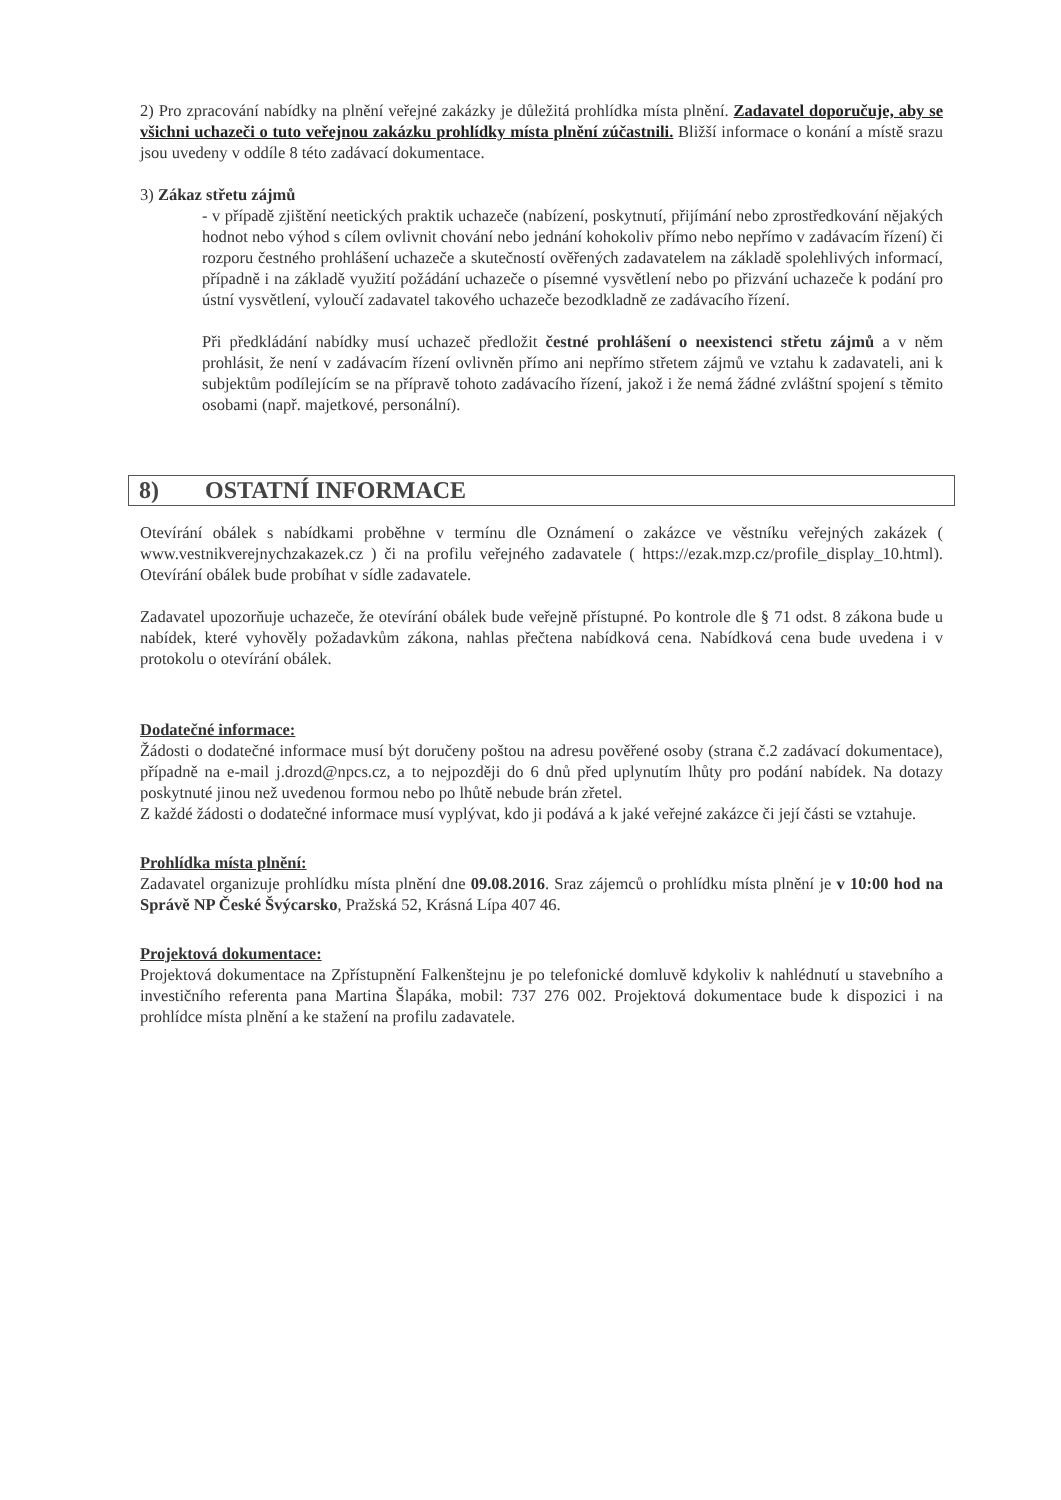2) Pro zpracování nabídky na plnění veřejné zakázky je důležitá prohlídka místa plnění. Zadavatel doporučuje, aby se všichni uchazeči o tuto veřejnou zakázku prohlídky místa plnění zúčastnili. Bližší informace o konání a místě srazu jsou uvedeny v oddíle 8 této zadávací dokumentace.
3) Zákaz střetu zájmů
- v případě zjištění neetických praktik uchazeče (nabízení, poskytnutí, přijímání nebo zprostředkování nějakých hodnot nebo výhod s cílem ovlivnit chování nebo jednání kohokoliv přímo nebo nepřímo v zadávacím řízení) či rozporu čestného prohlášení uchazeče a skutečností ověřených zadavatelem na základě spolehlivých informací, případně i na základě využití požádání uchazeče o písemné vysvětlení nebo po přizvání uchazeče k podání pro ústní vysvětlení, vyloučí zadavatel takového uchazeče bezodkladně ze zadávacího řízení.
Při předkládání nabídky musí uchazeč předložit čestné prohlášení o neexistenci střetu zájmů a v něm prohlásit, že není v zadávacím řízení ovlivněn přímo ani nepřímo střetem zájmů ve vztahu k zadavateli, ani k subjektům podílejícím se na přípravě tohoto zadávacího řízení, jakož i že nemá žádné zvláštní spojení s těmito osobami (např. majetkové, personální).
8) OSTATNÍ INFORMACE
Otevírání obálek s nabídkami proběhne v termínu dle Oznámení o zakázce ve věstníku veřejných zakázek ( www.vestnikverejnychzakazek.cz ) či na profilu veřejného zadavatele ( https://ezak.mzp.cz/profile_display_10.html). Otevírání obálek bude probíhat v sídle zadavatele.
Zadavatel upozorňuje uchazeče, že otevírání obálek bude veřejně přístupné. Po kontrole dle § 71 odst. 8 zákona bude u nabídek, které vyhověly požadavkům zákona, nahlas přečtena nabídková cena. Nabídková cena bude uvedena i v protokolu o otevírání obálek.
Dodatečné informace:
Žádosti o dodatečné informace musí být doručeny poštou na adresu pověřené osoby (strana č.2 zadávací dokumentace), případně na e-mail j.drozd@npcs.cz, a to nejpozději do 6 dnů před uplynutím lhůty pro podání nabídek. Na dotazy poskytnuté jinou než uvedenou formou nebo po lhůtě nebude brán zřetel.
Z každé žádosti o dodatečné informace musí vyplývat, kdo ji podává a k jaké veřejné zakázce či její části se vztahuje.
Prohlídka místa plnění:
Zadavatel organizuje prohlídku místa plnění dne 09.08.2016. Sraz zájemců o prohlídku místa plnění je v 10:00 hod na Správě NP České Švýcarsko, Pražská 52, Krásná Lípa 407 46.
Projektová dokumentace:
Projektová dokumentace na Zpřístupnění Falkenštejnu je po telefonické domluvě kdykoliv k nahlédnutí u stavebního a investičního referenta pana Martina Šlapáka, mobil: 737 276 002. Projektová dokumentace bude k dispozici i na prohlídce místa plnění a ke stažení na profilu zadavatele.